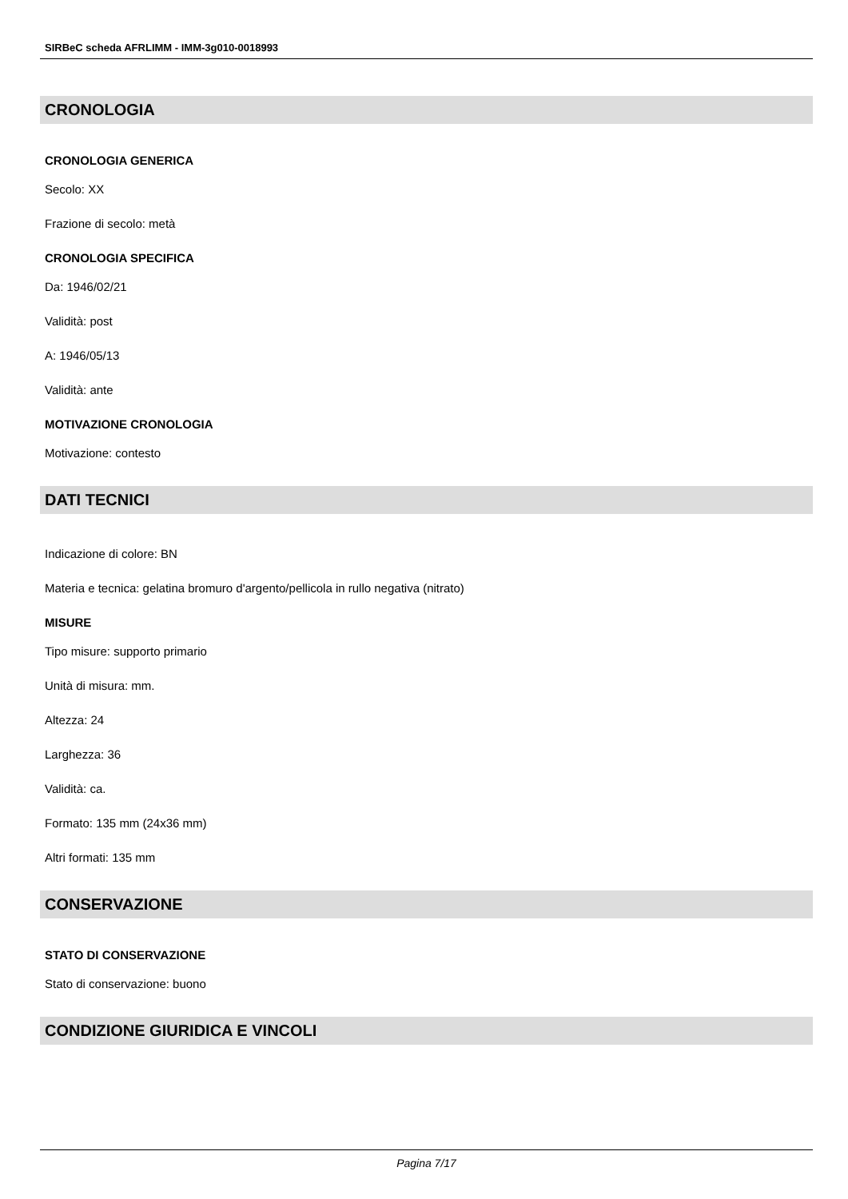SIRBeC scheda AFRLIMM - IMM-3g010-0018993
CRONOLOGIA
CRONOLOGIA GENERICA
Secolo: XX
Frazione di secolo: metà
CRONOLOGIA SPECIFICA
Da: 1946/02/21
Validità: post
A: 1946/05/13
Validità: ante
MOTIVAZIONE CRONOLOGIA
Motivazione: contesto
DATI TECNICI
Indicazione di colore: BN
Materia e tecnica: gelatina bromuro d'argento/pellicola in rullo negativa (nitrato)
MISURE
Tipo misure: supporto primario
Unità di misura: mm.
Altezza: 24
Larghezza: 36
Validità: ca.
Formato: 135 mm (24x36 mm)
Altri formati: 135 mm
CONSERVAZIONE
STATO DI CONSERVAZIONE
Stato di conservazione: buono
CONDIZIONE GIURIDICA E VINCOLI
Pagina 7/17